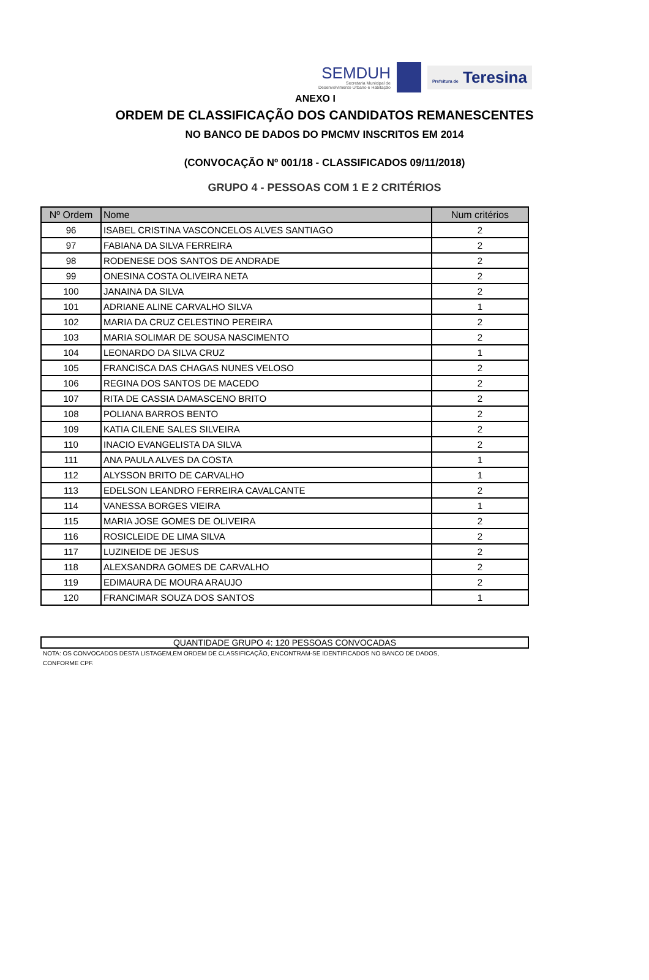SEMDUH
Secretaria Municipal de
Desenvolvimento Urbano e Habitação
Prefeitura de Teresina
ANEXO I
ORDEM DE CLASSIFICAÇÃO DOS CANDIDATOS REMANESCENTES
NO BANCO DE DADOS DO PMCMV INSCRITOS EM 2014
(CONVOCAÇÃO Nº 001/18 - CLASSIFICADOS 09/11/2018)
GRUPO 4 - PESSOAS COM 1 E 2 CRITÉRIOS
| Nº Ordem | Nome | Num critérios |
| --- | --- | --- |
| 96 | ISABEL CRISTINA VASCONCELOS ALVES SANTIAGO | 2 |
| 97 | FABIANA DA SILVA FERREIRA | 2 |
| 98 | RODENESE DOS SANTOS DE ANDRADE | 2 |
| 99 | ONESINA COSTA OLIVEIRA NETA | 2 |
| 100 | JANAINA DA SILVA | 2 |
| 101 | ADRIANE ALINE CARVALHO SILVA | 1 |
| 102 | MARIA DA CRUZ CELESTINO PEREIRA | 2 |
| 103 | MARIA SOLIMAR DE SOUSA NASCIMENTO | 2 |
| 104 | LEONARDO DA SILVA CRUZ | 1 |
| 105 | FRANCISCA DAS CHAGAS NUNES VELOSO | 2 |
| 106 | REGINA DOS SANTOS DE MACEDO | 2 |
| 107 | RITA DE CASSIA DAMASCENO BRITO | 2 |
| 108 | POLIANA BARROS BENTO | 2 |
| 109 | KATIA CILENE SALES SILVEIRA | 2 |
| 110 | INACIO EVANGELISTA DA SILVA | 2 |
| 111 | ANA PAULA ALVES DA COSTA | 1 |
| 112 | ALYSSON BRITO DE CARVALHO | 1 |
| 113 | EDELSON LEANDRO FERREIRA CAVALCANTE | 2 |
| 114 | VANESSA BORGES VIEIRA | 1 |
| 115 | MARIA JOSE GOMES DE OLIVEIRA | 2 |
| 116 | ROSICLEIDE DE LIMA SILVA | 2 |
| 117 | LUZINEIDE DE JESUS | 2 |
| 118 | ALEXSANDRA GOMES DE CARVALHO | 2 |
| 119 | EDIMAURA DE MOURA ARAUJO | 2 |
| 120 | FRANCIMAR SOUZA DOS SANTOS | 1 |
QUANTIDADE GRUPO 4: 120 PESSOAS CONVOCADAS
NOTA: OS CONVOCADOS DESTA LISTAGEM,EM ORDEM DE CLASSIFICAÇÃO, ENCONTRAM-SE IDENTIFICADOS NO BANCO DE DADOS,
CONFORME CPF.